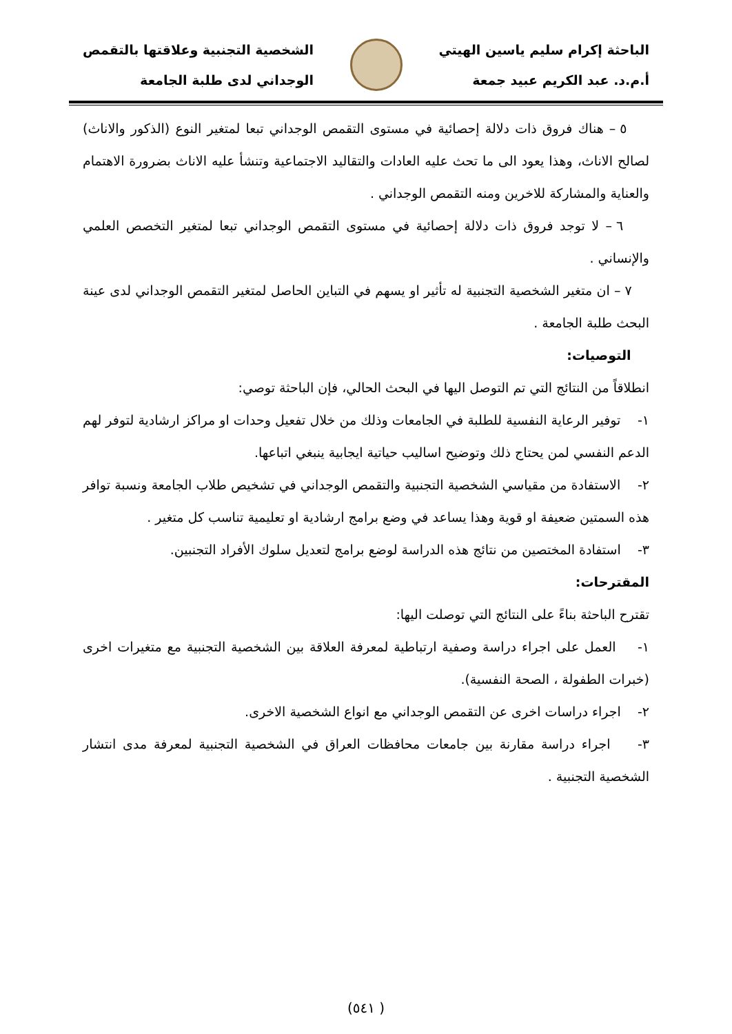الباحثة إكرام سليم ياسين الهيتي
أ.م.د. عبد الكريم عبيد جمعة
الشخصية التجنبية وعلاقتها بالتقمص
الوجداني لدى طلبة الجامعة
٥ – هناك فروق ذات دلالة إحصائية في مستوى التقمص الوجداني تبعا لمتغير النوع (الذكور والاناث) لصالح الاناث، وهذا يعود الى ما تحث عليه العادات والتقاليد الاجتماعية وتنشأ عليه الاناث بضرورة الاهتمام والعناية والمشاركة للاخرين ومنه التقمص الوجداني .
٦ – لا توجد فروق ذات دلالة إحصائية في مستوى التقمص الوجداني تبعا لمتغير التخصص العلمي والإنساني .
٧ – ان متغير الشخصية التجنبية له تأثير او يسهم في التباين الحاصل لمتغير التقمص الوجداني لدى عينة البحث طلبة الجامعة .
التوصيات:
انطلاقاً من النتائج التي تم التوصل اليها في البحث الحالي، فإن الباحثة توصي:
١- توفير الرعاية النفسية للطلبة في الجامعات وذلك من خلال تفعيل وحدات او مراكز ارشادية لتوفر لهم الدعم النفسي لمن يحتاج ذلك وتوضيح اساليب حياتية ايجابية ينبغي اتباعها.
٢- الاستفادة من مقياسي الشخصية التجنبية والتقمص الوجداني في تشخيص طلاب الجامعة ونسبة توافر هذه السمتين ضعيفة او قوية وهذا يساعد في وضع برامج ارشادية او تعليمية تناسب كل متغير .
٣- استفادة المختصين من نتائج هذه الدراسة لوضع برامج لتعديل سلوك الأفراد التجنبين.
المقترحات:
تقترح الباحثة بناءً على النتائج التي توصلت اليها:
١- العمل على اجراء دراسة وصفية ارتباطية لمعرفة العلاقة بين الشخصية التجنبية مع متغيرات اخرى (خبرات الطفولة ، الصحة النفسية).
٢- اجراء دراسات اخرى عن التقمص الوجداني مع انواع الشخصية الاخرى.
٣- اجراء دراسة مقارنة بين جامعات محافظات العراق في الشخصية التجنبية لمعرفة مدى انتشار الشخصية التجنبية .
( ٥٤١)